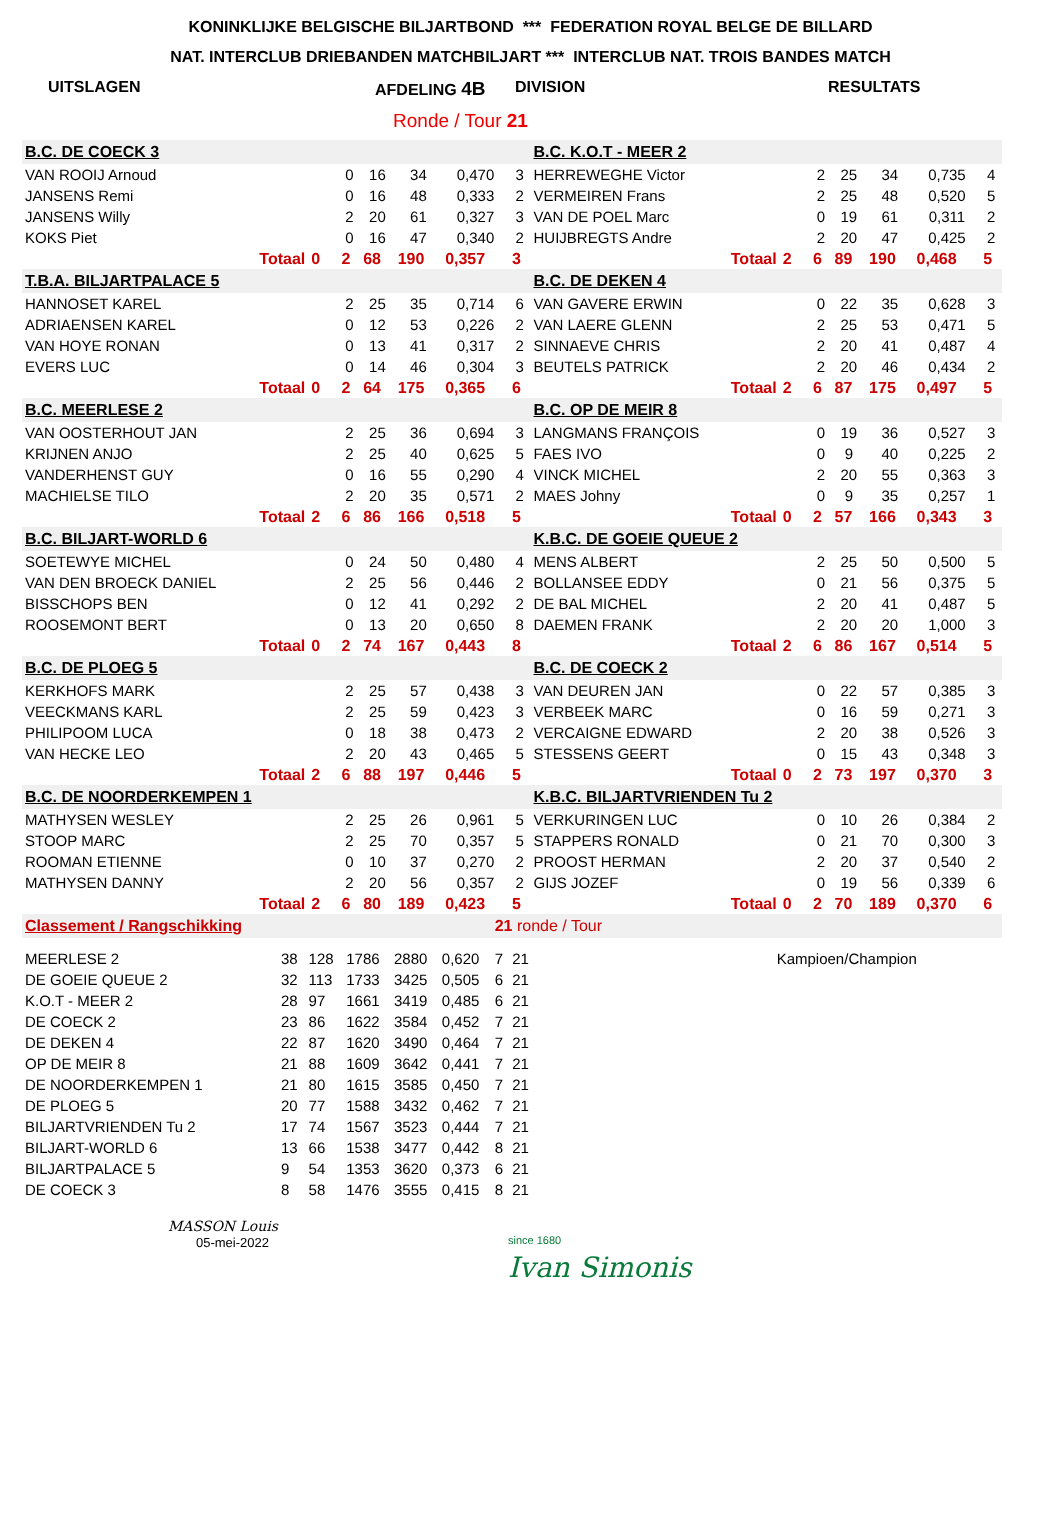KONINKLIJKE BELGISCHE BILJARTBOND *** FEDERATION ROYAL BELGE DE BILLARD
NAT. INTERCLUB DRIEBANDEN MATCHBILJART *** INTERCLUB NAT. TROIS BANDES MATCH
UITSLAGEN AFDELING 4B DIVISION RESULTATS
Ronde / Tour 21
| B.C. DE COECK 3 | | | | | | | | B.C. K.O.T - MEER 2 | | | | | | | |
| VAN ROOIJ Arnoud | | | 0 | 16 | 34 | 0,470 | 3 | HERREWEGHE Victor | | | 2 | 25 | 34 | 0,735 | 4 |
| JANSENS Remi | | | 0 | 16 | 48 | 0,333 | 2 | VERMEIREN Frans | | | 2 | 25 | 48 | 0,520 | 5 |
| JANSENS Willy | | | 2 | 20 | 61 | 0,327 | 3 | VAN DE POEL Marc | | | 0 | 19 | 61 | 0,311 | 2 |
| KOKS Piet | | | 0 | 16 | 47 | 0,340 | 2 | HUIJBREGTS Andre | | | 2 | 20 | 47 | 0,425 | 2 |
| Totaal | 0 | | 2 | 68 | 190 | 0,357 | 3 | Totaal | 2 | | 6 | 89 | 190 | 0,468 | 5 |
| T.B.A. BILJARTPALACE 5 | | | | | | | | B.C. DE DEKEN 4 | | | | | | | |
| HANNOSET KAREL | | | 2 | 25 | 35 | 0,714 | 6 | VAN GAVERE ERWIN | | | 0 | 22 | 35 | 0,628 | 3 |
| ADRIAENSEN KAREL | | | 0 | 12 | 53 | 0,226 | 2 | VAN LAERE GLENN | | | 2 | 25 | 53 | 0,471 | 5 |
| VAN HOYE RONAN | | | 0 | 13 | 41 | 0,317 | 2 | SINNAEVE CHRIS | | | 2 | 20 | 41 | 0,487 | 4 |
| EVERS LUC | | | 0 | 14 | 46 | 0,304 | 3 | BEUTELS PATRICK | | | 2 | 20 | 46 | 0,434 | 2 |
| Totaal | 0 | | 2 | 64 | 175 | 0,365 | 6 | Totaal | 2 | | 6 | 87 | 175 | 0,497 | 5 |
| B.C. MEERLESE 2 | | | | | | | | B.C. OP DE MEIR 8 | | | | | | | |
| VAN OOSTERHOUT JAN | | | 2 | 25 | 36 | 0,694 | 3 | LANGMANS FRANÇOIS | | | 0 | 19 | 36 | 0,527 | 3 |
| KRIJNEN ANJO | | | 2 | 25 | 40 | 0,625 | 5 | FAES IVO | | | 0 | 9 | 40 | 0,225 | 2 |
| VANDERHENST GUY | | | 0 | 16 | 55 | 0,290 | 4 | VINCK MICHEL | | | 2 | 20 | 55 | 0,363 | 3 |
| MACHIELSE TILO | | | 2 | 20 | 35 | 0,571 | 2 | MAES Johny | | | 0 | 9 | 35 | 0,257 | 1 |
| Totaal | 2 | | 6 | 86 | 166 | 0,518 | 5 | Totaal | 0 | | 2 | 57 | 166 | 0,343 | 3 |
| B.C. BILJART-WORLD 6 | | | | | | | | K.B.C. DE GOEIE QUEUE 2 | | | | | | | |
| SOETEWYE MICHEL | | | 0 | 24 | 50 | 0,480 | 4 | MENS ALBERT | | | 2 | 25 | 50 | 0,500 | 5 |
| VAN DEN BROECK DANIEL | | | 2 | 25 | 56 | 0,446 | 2 | BOLLANSEE EDDY | | | 0 | 21 | 56 | 0,375 | 5 |
| BISSCHOPS BEN | | | 0 | 12 | 41 | 0,292 | 2 | DE BAL MICHEL | | | 2 | 20 | 41 | 0,487 | 5 |
| ROOSEMONT BERT | | | 0 | 13 | 20 | 0,650 | 8 | DAEMEN FRANK | | | 2 | 20 | 20 | 1,000 | 3 |
| Totaal | 0 | | 2 | 74 | 167 | 0,443 | 8 | Totaal | 2 | | 6 | 86 | 167 | 0,514 | 5 |
| B.C. DE PLOEG 5 | | | | | | | | B.C. DE COECK 2 | | | | | | | |
| KERKHOFS MARK | | | 2 | 25 | 57 | 0,438 | 3 | VAN DEUREN JAN | | | 0 | 22 | 57 | 0,385 | 3 |
| VEECKMANS KARL | | | 2 | 25 | 59 | 0,423 | 3 | VERBEEK MARC | | | 0 | 16 | 59 | 0,271 | 3 |
| PHILIPOOM LUCA | | | 0 | 18 | 38 | 0,473 | 2 | VERCAIGNE EDWARD | | | 2 | 20 | 38 | 0,526 | 3 |
| VAN HECKE LEO | | | 2 | 20 | 43 | 0,465 | 5 | STESSENS GEERT | | | 0 | 15 | 43 | 0,348 | 3 |
| Totaal | 2 | | 6 | 88 | 197 | 0,446 | 5 | Totaal | 0 | | 2 | 73 | 197 | 0,370 | 3 |
| B.C. DE NOORDERKEMPEN 1 | | | | | | | | K.B.C. BILJARTVRIENDEN Tu 2 | | | | | | | |
| MATHYSEN WESLEY | | | 2 | 25 | 26 | 0,961 | 5 | VERKURINGEN LUC | | | 0 | 10 | 26 | 0,384 | 2 |
| STOOP MARC | | | 2 | 25 | 70 | 0,357 | 5 | STAPPERS RONALD | | | 0 | 21 | 70 | 0,300 | 3 |
| ROOMAN ETIENNE | | | 0 | 10 | 37 | 0,270 | 2 | PROOST HERMAN | | | 2 | 20 | 37 | 0,540 | 2 |
| MATHYSEN DANNY | | | 2 | 20 | 56 | 0,357 | 2 | GIJS JOZEF | | | 0 | 19 | 56 | 0,339 | 6 |
| Totaal | 2 | | 6 | 80 | 189 | 0,423 | 5 | Totaal | 0 | | 2 | 70 | 189 | 0,370 | 6 |
| Classement / Rangschikking | | | | | | 21 ronde / Tour | | |
| MEERLESE 2 | 38 | 128 | 1786 | 2880 | 0,620 | 7 | 21 | Kampioen/Champion |
| DE GOEIE QUEUE 2 | 32 | 113 | 1733 | 3425 | 0,505 | 6 | 21 | |
| K.O.T - MEER 2 | 28 | 97 | 1661 | 3419 | 0,485 | 6 | 21 | |
| DE COECK 2 | 23 | 86 | 1622 | 3584 | 0,452 | 7 | 21 | |
| DE DEKEN 4 | 22 | 87 | 1620 | 3490 | 0,464 | 7 | 21 | |
| OP DE MEIR 8 | 21 | 88 | 1609 | 3642 | 0,441 | 7 | 21 | |
| DE NOORDERKEMPEN 1 | 21 | 80 | 1615 | 3585 | 0,450 | 7 | 21 | |
| DE PLOEG 5 | 20 | 77 | 1588 | 3432 | 0,462 | 7 | 21 | |
| BILJARTVRIENDEN Tu 2 | 17 | 74 | 1567 | 3523 | 0,444 | 7 | 21 | |
| BILJART-WORLD 6 | 13 | 66 | 1538 | 3477 | 0,442 | 8 | 21 | |
| BILJARTPALACE 5 | 9 | 54 | 1353 | 3620 | 0,373 | 6 | 21 | |
| DE COECK 3 | 8 | 58 | 1476 | 3555 | 0,415 | 8 | 21 | |
MASSON Louis
05-mei-2022
since 1680
Ivan Simonis